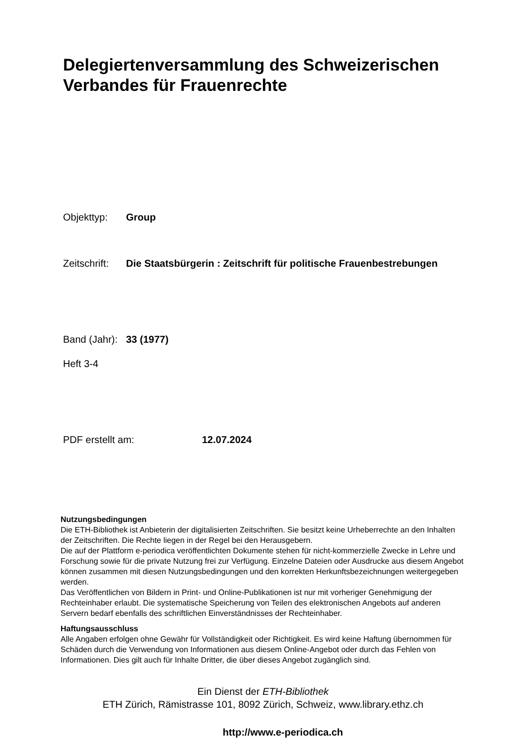Delegiertenversammlung des Schweizerischen Verbandes für Frauenrechte
Objekttyp: Group
Zeitschrift: Die Staatsbürgerin : Zeitschrift für politische Frauenbestrebungen
Band (Jahr): 33 (1977)
Heft 3-4
PDF erstellt am: 12.07.2024
Nutzungsbedingungen
Die ETH-Bibliothek ist Anbieterin der digitalisierten Zeitschriften. Sie besitzt keine Urheberrechte an den Inhalten der Zeitschriften. Die Rechte liegen in der Regel bei den Herausgebern.
Die auf der Plattform e-periodica veröffentlichten Dokumente stehen für nicht-kommerzielle Zwecke in Lehre und Forschung sowie für die private Nutzung frei zur Verfügung. Einzelne Dateien oder Ausdrucke aus diesem Angebot können zusammen mit diesen Nutzungsbedingungen und den korrekten Herkunftsbezeichnungen weitergegeben werden.
Das Veröffentlichen von Bildern in Print- und Online-Publikationen ist nur mit vorheriger Genehmigung der Rechteinhaber erlaubt. Die systematische Speicherung von Teilen des elektronischen Angebots auf anderen Servern bedarf ebenfalls des schriftlichen Einverständnisses der Rechteinhaber.
Haftungsausschluss
Alle Angaben erfolgen ohne Gewähr für Vollständigkeit oder Richtigkeit. Es wird keine Haftung übernommen für Schäden durch die Verwendung von Informationen aus diesem Online-Angebot oder durch das Fehlen von Informationen. Dies gilt auch für Inhalte Dritter, die über dieses Angebot zugänglich sind.
Ein Dienst der ETH-Bibliothek
ETH Zürich, Rämistrasse 101, 8092 Zürich, Schweiz, www.library.ethz.ch
http://www.e-periodica.ch